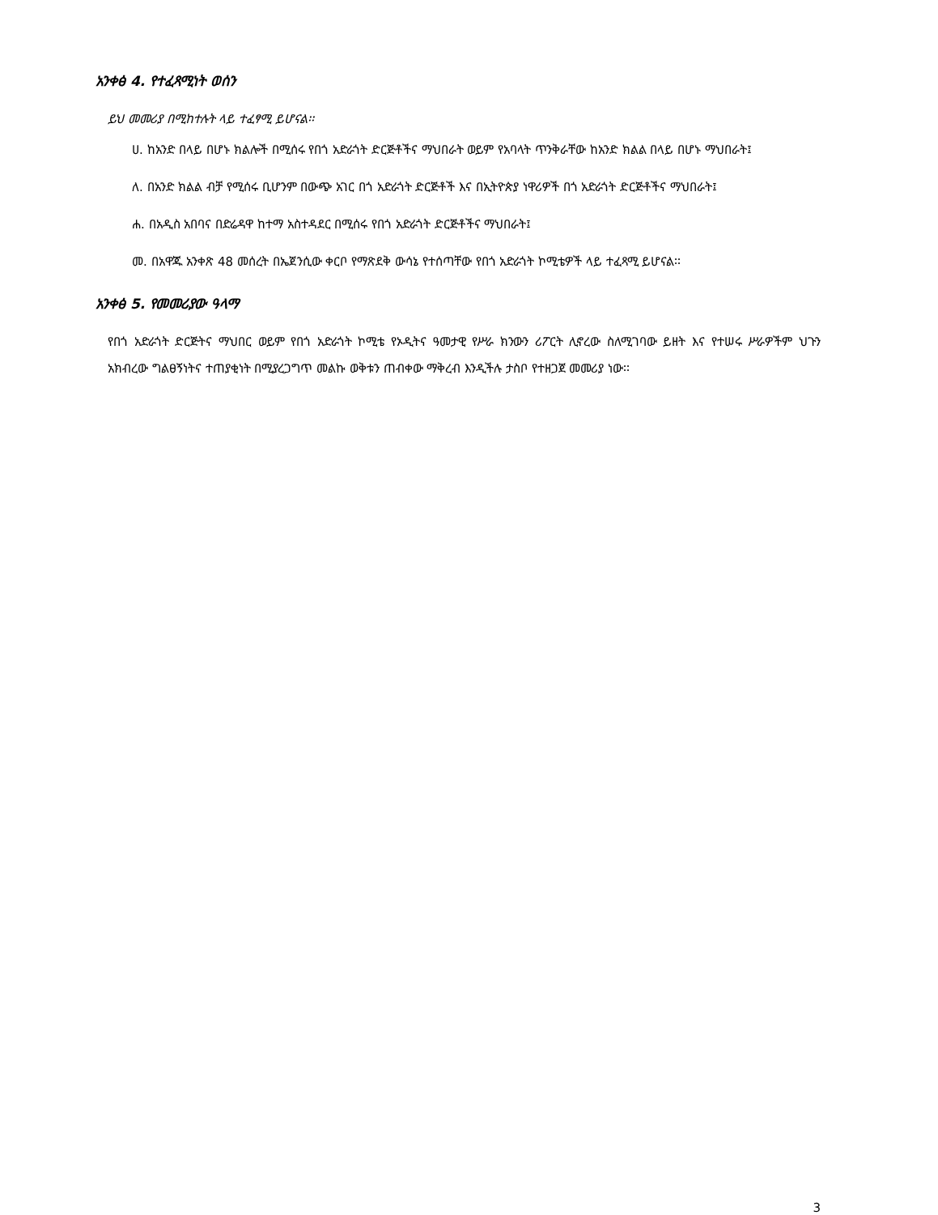አንቀፅ 4. የተፈጻሚነት ወሰን
ይህ መመሪያ በሚከተሉት ላይ ተፈፃሚ ይሆናል፡፡
ሀ. ከአንድ በላይ በሆኑ ክልሎች በሚሰሩ የበጎ አድራጎት ድርጅቶችና ማህበራት ወይም የአባላት ጥንቅራቸው ከአንድ ክልል በላይ በሆኑ ማህበራት፤
ለ. በአንድ ክልል ብቻ የሚሰሩ ቢሆንም በውጭ አገር በጎ አድራጎት ድርጅቶች እና በኢትዮጵያ ነዋሪዎች በጎ አድራጎት ድርጅቶችና ማህበራት፤
ሐ. በአዲስ አበባና በድሬዳዋ ከተማ አስተዳደር በሚሰሩ የበጎ አድራጎት ድርጅቶችና ማህበራት፤
መ. በአዋጁ አንቀጽ 48 መሰረት በኤጀንሲው ቀርቦ የማጽደቅ ውሳኔ የተሰጣቸው የበጎ አድራጎት ኮሚቴዎች ላይ ተፈጻሚ ይሆናል፡፡
አንቀፅ 5. የመመሪያው ዓላማ
የበጎ አድራጎት ድርጅትና ማህበር ወይም የበጎ አድራጎት ኮሚቴ የኦዲትና ዓመታዊ የሥራ ክንውን ሪፖርት ሊኖረው ስለሚገባው ይዘት እና የተሠሩ ሥራዎችም ህጉን አክብረው ግልፀኝነትና ተጠያቂነት በሚያረጋግጥ መልኩ ወቅቱን ጠብቀው ማቅረብ እንዲችሉ ታስቦ የተዘጋጀ መመሪያ ነው፡፡
3